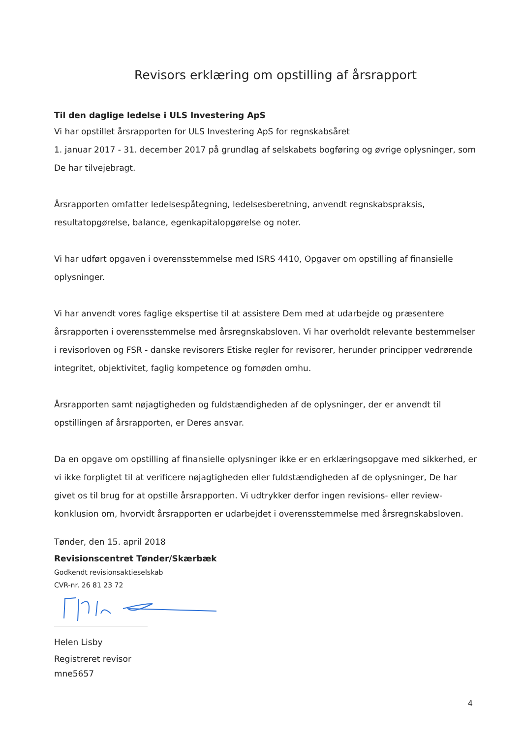Revisors erklæring om opstilling af årsrapport
Til den daglige ledelse i ULS Investering ApS
Vi har opstillet årsrapporten for ULS Investering ApS for regnskabsåret
1. januar 2017 - 31. december 2017 på grundlag af selskabets bogføring og øvrige oplysninger, som De har tilvejebragt.
Årsrapporten omfatter ledelsespåtegning, ledelsesberetning, anvendt regnskabspraksis, resultatopgørelse, balance, egenkapitalopgørelse og noter.
Vi har udført opgaven i overensstemmelse med ISRS 4410, Opgaver om opstilling af finansielle oplysninger.
Vi har anvendt vores faglige ekspertise til at assistere Dem med at udarbejde og præsentere årsrapporten i overensstemmelse med årsregnskabsloven. Vi har overholdt relevante bestemmelser i revisorloven og FSR - danske revisorers Etiske regler for revisorer, herunder principper vedrørende integritet, objektivitet, faglig kompetence og fornøden omhu.
Årsrapporten samt nøjagtigheden og fuldstændigheden af de oplysninger, der er anvendt til opstillingen af årsrapporten, er Deres ansvar.
Da en opgave om opstilling af finansielle oplysninger ikke er en erklæringsopgave med sikkerhed, er vi ikke forpligtet til at verificere nøjagtigheden eller fuldstændigheden af de oplysninger, De har givet os til brug for at opstille årsrapporten. Vi udtrykker derfor ingen revisions- eller review-konklusion om, hvorvidt årsrapporten er udarbejdet i overensstemmelse med årsregnskabsloven.
Tønder, den 15. april 2018
Revisionscentret Tønder/Skærbæk
Godkendt revisionsaktieselskab
CVR-nr. 26 81 23 72
Helen Lisby
Registreret revisor
mne5657
4